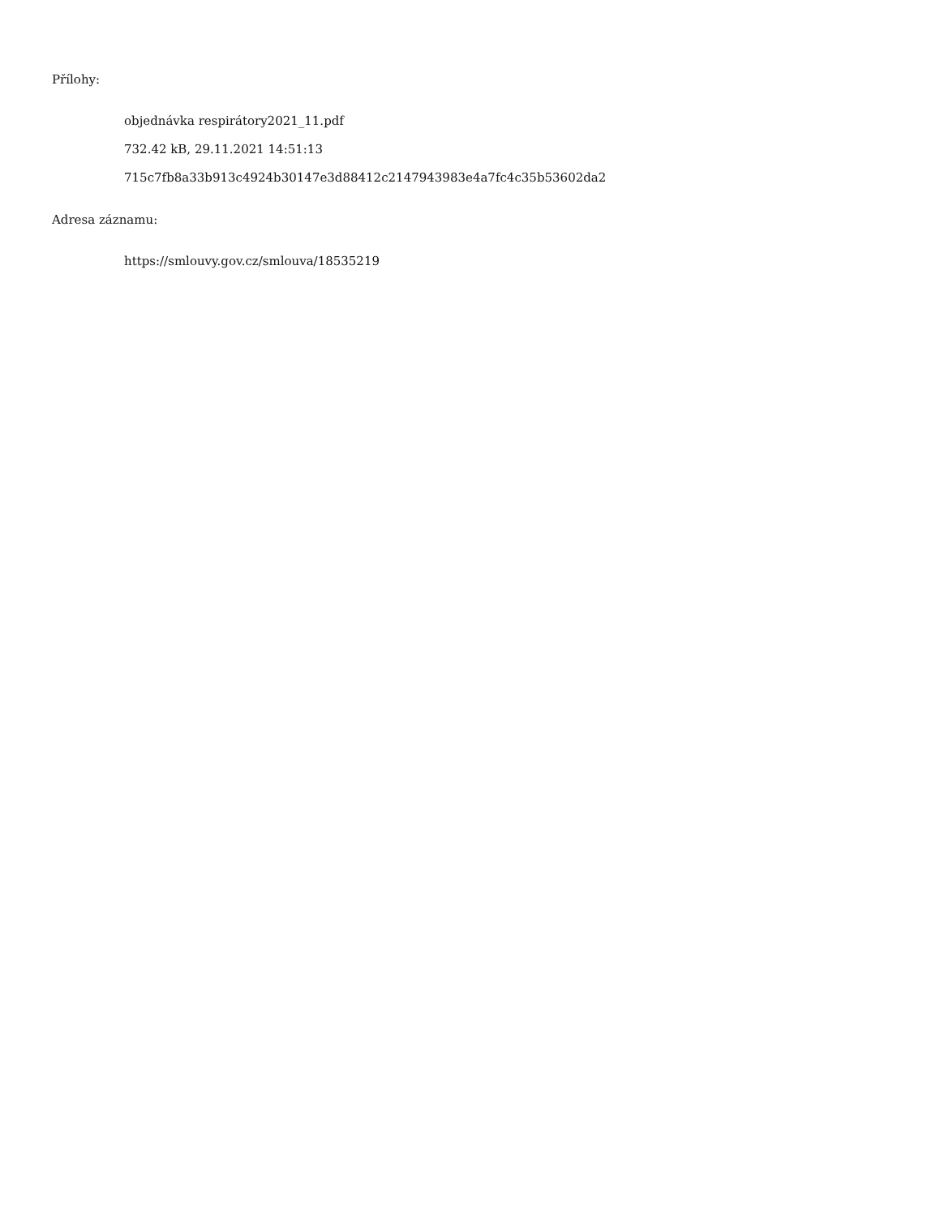Přílohy:
objednávka respirátory2021_11.pdf
732.42 kB, 29.11.2021 14:51:13
715c7fb8a33b913c4924b30147e3d88412c2147943983e4a7fc4c35b53602da2
Adresa záznamu:
https://smlouvy.gov.cz/smlouva/18535219